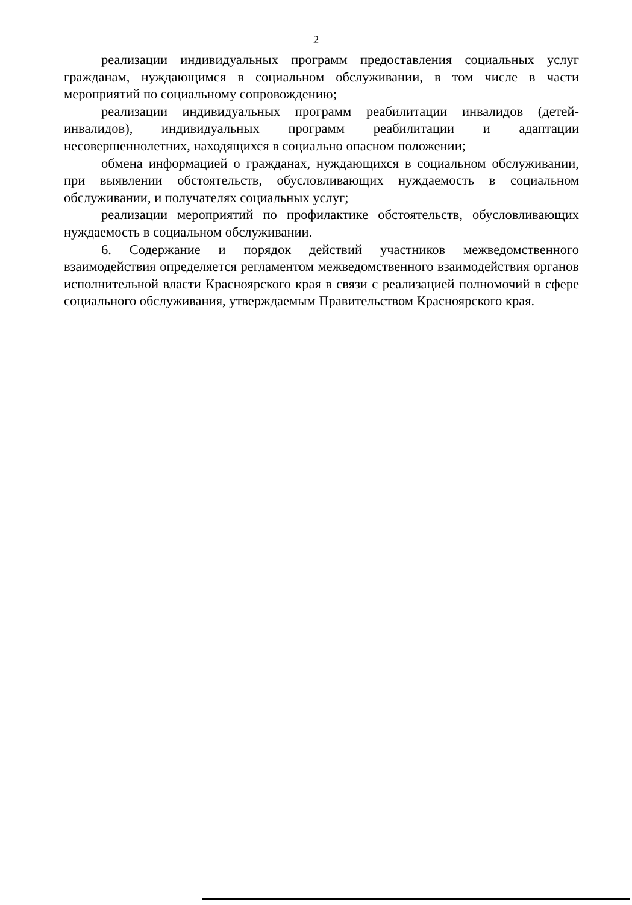2
реализации индивидуальных программ предоставления социальных услуг гражданам, нуждающимся в социальном обслуживании, в том числе в части мероприятий по социальному сопровождению;
реализации индивидуальных программ реабилитации инвалидов (детей-инвалидов), индивидуальных программ реабилитации и адаптации несовершеннолетних, находящихся в социально опасном положении;
обмена информацией о гражданах, нуждающихся в социальном обслуживании, при выявлении обстоятельств, обусловливающих нуждаемость в социальном обслуживании, и получателях социальных услуг;
реализации мероприятий по профилактике обстоятельств, обусловливающих нуждаемость в социальном обслуживании.
6. Содержание и порядок действий участников межведомственного взаимодействия определяется регламентом межведомственного взаимодействия органов исполнительной власти Красноярского края в связи с реализацией полномочий в сфере социального обслуживания, утверждаемым Правительством Красноярского края.